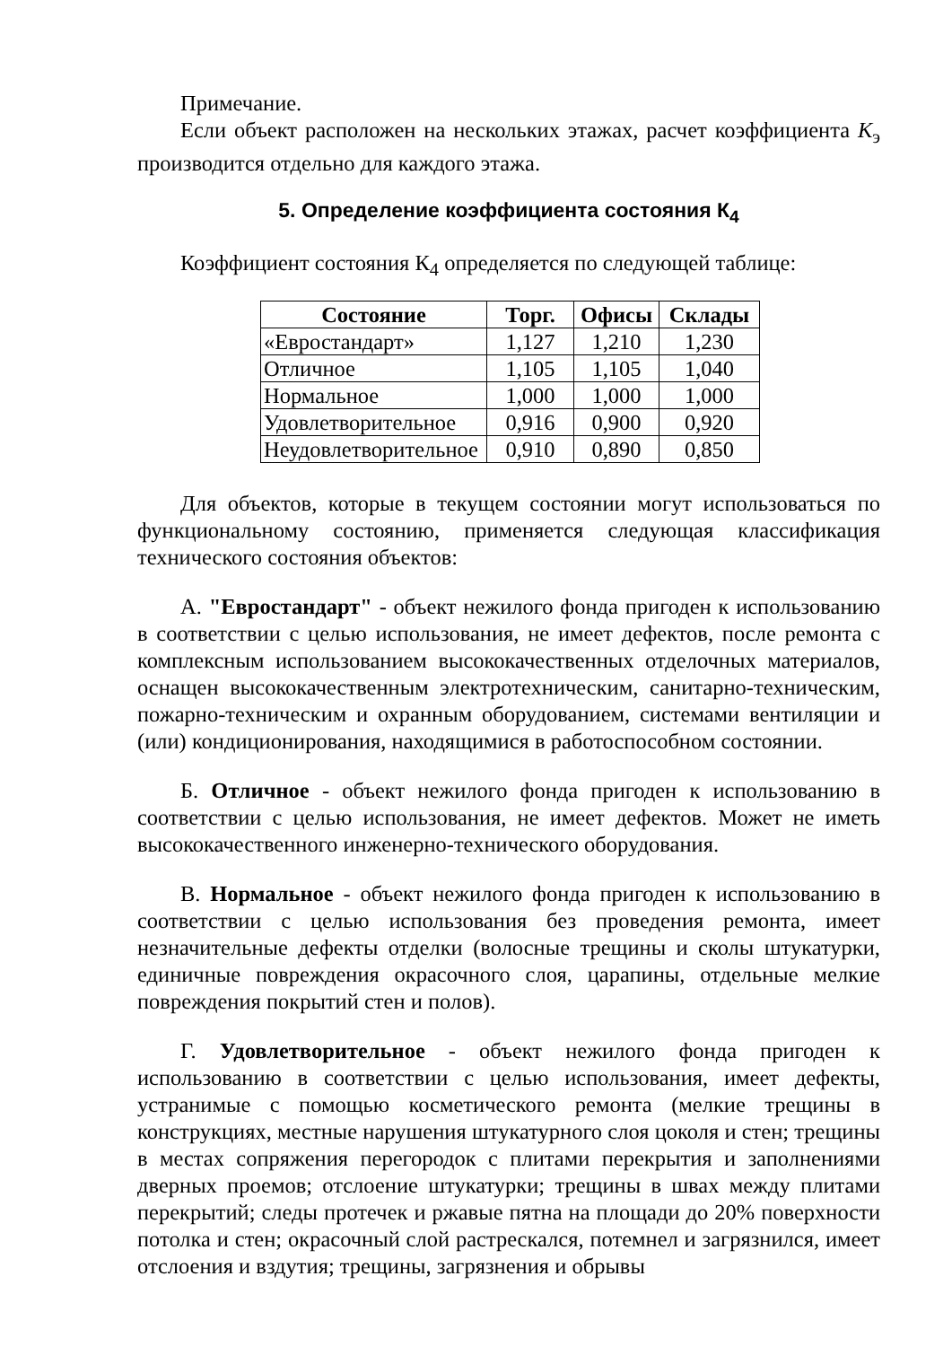Примечание.
Если объект расположен на нескольких этажах, расчет коэффициента К<sub>э</sub> производится отдельно для каждого этажа.
5. Определение коэффициента состояния К<sub>4</sub>
Коэффициент состояния К<sub>4</sub> определяется по следующей таблице:
| Состояние | Торг. | Офисы | Склады |
| --- | --- | --- | --- |
| «Евростандарт» | 1,127 | 1,210 | 1,230 |
| Отличное | 1,105 | 1,105 | 1,040 |
| Нормальное | 1,000 | 1,000 | 1,000 |
| Удовлетворительное | 0,916 | 0,900 | 0,920 |
| Неудовлетворительное | 0,910 | 0,890 | 0,850 |
Для объектов, которые в текущем состоянии могут использоваться по функциональному состоянию, применяется следующая классификация технического состояния объектов:
А. "Евростандарт" - объект нежилого фонда пригоден к использованию в соответствии с целью использования, не имеет дефектов, после ремонта с комплексным использованием высококачественных отделочных материалов, оснащен высококачественным электротехническим, санитарно-техническим, пожарно-техническим и охранным оборудованием, системами вентиляции и (или) кондиционирования, находящимися в работоспособном состоянии.
Б. Отличное - объект нежилого фонда пригоден к использованию в соответствии с целью использования, не имеет дефектов. Может не иметь высококачественного инженерно-технического оборудования.
В. Нормальное - объект нежилого фонда пригоден к использованию в соответствии с целью использования без проведения ремонта, имеет незначительные дефекты отделки (волосные трещины и сколы штукатурки, единичные повреждения окрасочного слоя, царапины, отдельные мелкие повреждения покрытий стен и полов).
Г. Удовлетворительное - объект нежилого фонда пригоден к использованию в соответствии с целью использования, имеет дефекты, устранимые с помощью косметического ремонта (мелкие трещины в конструкциях, местные нарушения штукатурного слоя цоколя и стен; трещины в местах сопряжения перегородок с плитами перекрытия и заполнениями дверных проемов; отслоение штукатурки; трещины в швах между плитами перекрытий; следы протечек и ржавые пятна на площади до 20% поверхности потолка и стен; окрасочный слой растрескался, потемнел и загрязнился, имеет отслоения и вздутия; трещины, загрязнения и обрывы